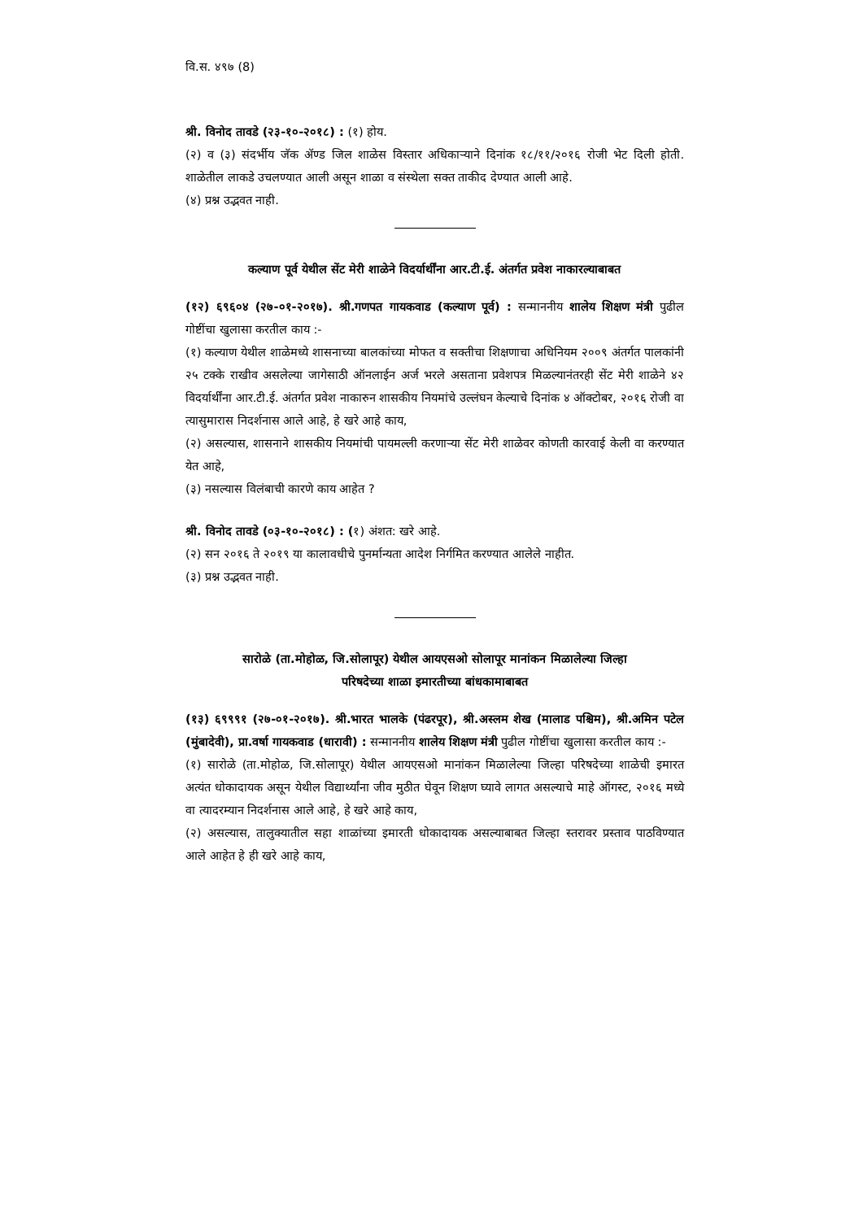वि.स. ४९७ (8)
श्री. विनोद तावडे (२३-१०-२०१८) : (१) होय.
(२) व (३) संदर्भीय जॅक ॲण्ड जिल शाळेस विस्तार अधिकाऱ्याने दिनांक १८/११/२०१६ रोजी भेट दिली होती. शाळेतील लाकडे उचलण्यात आली असून शाळा व संस्थेला सक्त ताकीद देण्यात आली आहे.
(४) प्रश्न उद्भवत नाही.
कल्याण पूर्व येथील सेंट मेरी शाळेने विदर्यार्थींना आर.टी.ई. अंतर्गत प्रवेश नाकारल्याबाबत
(१२) ६९६०४ (२७-०१-२०१७). श्री.गणपत गायकवाड (कल्याण पूर्व) : सन्माननीय शालेय शिक्षण मंत्री पुढील गोष्टींचा खुलासा करतील काय :-
(१) कल्याण येथील शाळेमध्ये शासनाच्या बालकांच्या मोफत व सक्तीचा शिक्षणाचा अधिनियम २००९ अंतर्गत पालकांनी २५ टक्के राखीव असलेल्या जागेसाठी ऑनलाईन अर्ज भरले असताना प्रवेशपत्र मिळल्यानंतरही सेंट मेरी शाळेने ४२ विदर्यार्थींना आर.टी.ई. अंतर्गत प्रवेश नाकारुन शासकीय नियमांचे उल्लंघन केल्याचे दिनांक ४ ऑक्टोबर, २०१६ रोजी वा त्यासुमारास निदर्शनास आले आहे, हे खरे आहे काय,
(२) असल्यास, शासनाने शासकीय नियमांची पायमल्ली करणाऱ्या सेंट मेरी शाळेवर कोणती कारवाई केली वा करण्यात येत आहे,
(३) नसल्यास विलंबाची कारणे काय आहेत ?
श्री. विनोद तावडे (०३-१०-२०१८) : (१) अंशत: खरे आहे.
(२) सन २०१६ ते २०१९ या कालावधीचे पुनर्मान्यता आदेश निर्गमित करण्यात आलेले नाहीत.
(३) प्रश्न उद्भवत नाही.
सारोळे (ता.मोहोळ, जि.सोलापूर) येथील आयएसओ सोलापूर मानांकन मिळालेल्या जिल्हा
परिषदेच्या शाळा इमारतीच्या बांधकामाबाबत
(१३) ६९९९१ (२७-०१-२०१७). श्री.भारत भालके (पंढरपूर), श्री.अस्लम शेख (मालाड पश्चिम), श्री.अमिन पटेल (मुंबादेवी), प्रा.वर्षा गायकवाड (धारावी) : सन्माननीय शालेय शिक्षण मंत्री पुढील गोष्टींचा खुलासा करतील काय :-
(१) सारोळे (ता.मोहोळ, जि.सोलापूर) येथील आयएसओ मानांकन मिळालेल्या जिल्हा परिषदेच्या शाळेची इमारत अत्यंत धोकादायक असून येथील विद्यार्थ्यांना जीव मुठीत घेवून शिक्षण घ्यावे लागत असल्याचे माहे ऑगस्ट, २०१६ मध्ये वा त्यादरम्यान निदर्शनास आले आहे, हे खरे आहे काय,
(२) असल्यास, तालुक्यातील सहा शाळांच्या इमारती धोकादायक असल्याबाबत जिल्हा स्तरावर प्रस्ताव पाठविण्यात आले आहेत हे ही खरे आहे काय,